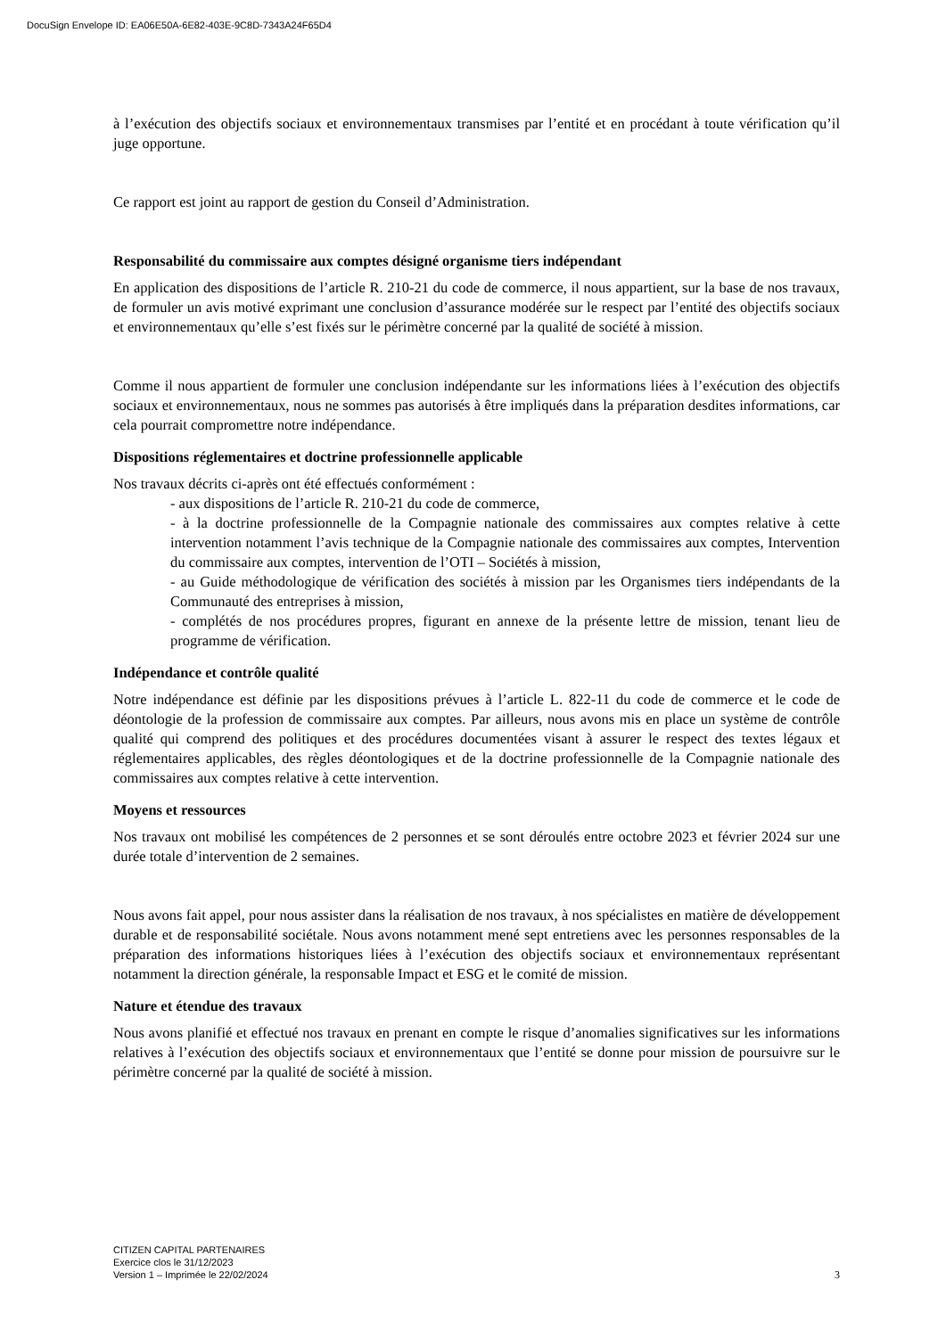DocuSign Envelope ID: EA06E50A-6E82-403E-9C8D-7343A24F65D4
à l’exécution des objectifs sociaux et environnementaux transmises par l’entité et en procédant à toute vérification qu’il juge opportune.
Ce rapport est joint au rapport de gestion du Conseil d’Administration.
Responsabilité du commissaire aux comptes désigné organisme tiers indépendant
En application des dispositions de l’article R. 210-21 du code de commerce, il nous appartient, sur la base de nos travaux, de formuler un avis motivé exprimant une conclusion d’assurance modérée sur le respect par l’entité des objectifs sociaux et environnementaux qu’elle s’est fixés sur le périmètre concerné par la qualité de société à mission.
Comme il nous appartient de formuler une conclusion indépendante sur les informations liées à l’exécution des objectifs sociaux et environnementaux, nous ne sommes pas autorisés à être impliqués dans la préparation desdites informations, car cela pourrait compromettre notre indépendance.
Dispositions réglementaires et doctrine professionnelle applicable
Nos travaux décrits ci-après ont été effectués conformément :
- aux dispositions de l’article R. 210-21 du code de commerce,
- à la doctrine professionnelle de la Compagnie nationale des commissaires aux comptes relative à cette intervention notamment l’avis technique de la Compagnie nationale des commissaires aux comptes, Intervention du commissaire aux comptes, intervention de l’OTI – Sociétés à mission,
- au Guide méthodologique de vérification des sociétés à mission par les Organismes tiers indépendants de la Communauté des entreprises à mission,
- complétés de nos procédures propres, figurant en annexe de la présente lettre de mission, tenant lieu de programme de vérification.
Indépendance et contrôle qualité
Notre indépendance est définie par les dispositions prévues à l’article L. 822-11 du code de commerce et le code de déontologie de la profession de commissaire aux comptes. Par ailleurs, nous avons mis en place un système de contrôle qualité qui comprend des politiques et des procédures documentées visant à assurer le respect des textes légaux et réglementaires applicables, des règles déontologiques et de la doctrine professionnelle de la Compagnie nationale des commissaires aux comptes relative à cette intervention.
Moyens et ressources
Nos travaux ont mobilisé les compétences de 2 personnes et se sont déroulés entre octobre 2023 et février 2024 sur une durée totale d’intervention de 2 semaines.
Nous avons fait appel, pour nous assister dans la réalisation de nos travaux, à nos spécialistes en matière de développement durable et de responsabilité sociétale. Nous avons notamment mené sept entretiens avec les personnes responsables de la préparation des informations historiques liées à l’exécution des objectifs sociaux et environnementaux représentant notamment la direction générale, la responsable Impact et ESG et le comité de mission.
Nature et étendue des travaux
Nous avons planifié et effectué nos travaux en prenant en compte le risque d’anomalies significatives sur les informations relatives à l’exécution des objectifs sociaux et environnementaux que l’entité se donne pour mission de poursuivre sur le périmètre concerné par la qualité de société à mission.
CITIZEN CAPITAL PARTENAIRES
Exercice clos le 31/12/2023
3 Version 1 – Imprimée le 22/02/2024